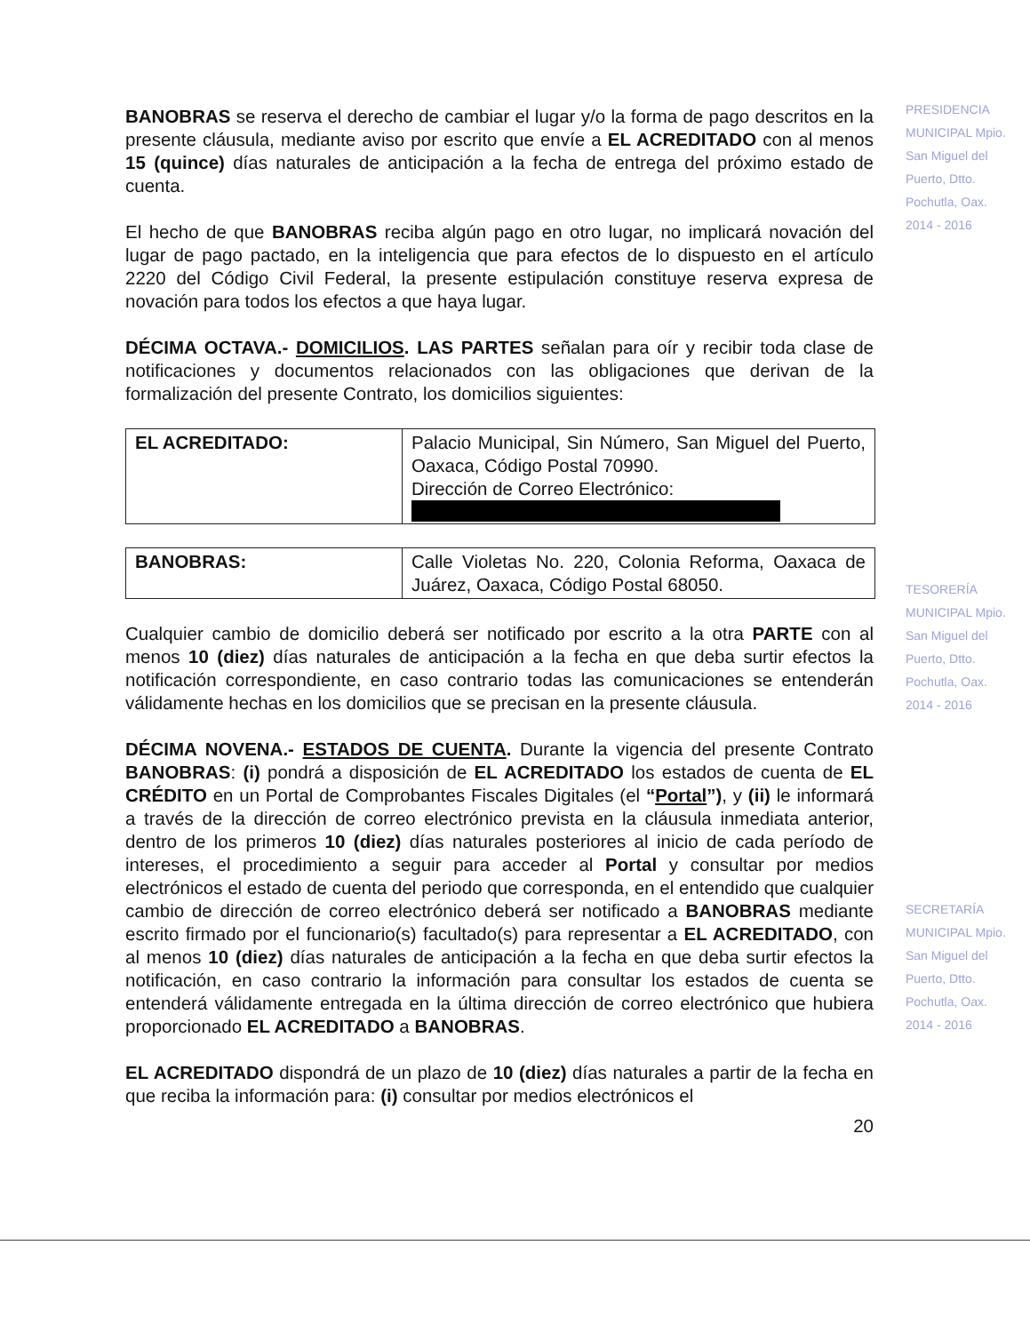BANOBRAS se reserva el derecho de cambiar el lugar y/o la forma de pago descritos en la presente cláusula, mediante aviso por escrito que envíe a EL ACREDITADO con al menos 15 (quince) días naturales de anticipación a la fecha de entrega del próximo estado de cuenta.
El hecho de que BANOBRAS reciba algún pago en otro lugar, no implicará novación del lugar de pago pactado, en la inteligencia que para efectos de lo dispuesto en el artículo 2220 del Código Civil Federal, la presente estipulación constituye reserva expresa de novación para todos los efectos a que haya lugar.
DÉCIMA OCTAVA.- DOMICILIOS. LAS PARTES señalan para oír y recibir toda clase de notificaciones y documentos relacionados con las obligaciones que derivan de la formalización del presente Contrato, los domicilios siguientes:
| EL ACREDITADO: | Palacio Municipal, Sin Número, San Miguel del Puerto, Oaxaca, Código Postal 70990. Dirección de Correo Electrónico: |
| BANOBRAS: | Calle Violetas No. 220, Colonia Reforma, Oaxaca de Juárez, Oaxaca, Código Postal 68050. |
Cualquier cambio de domicilio deberá ser notificado por escrito a la otra PARTE con al menos 10 (diez) días naturales de anticipación a la fecha en que deba surtir efectos la notificación correspondiente, en caso contrario todas las comunicaciones se entenderán válidamente hechas en los domicilios que se precisan en la presente cláusula.
DÉCIMA NOVENA.- ESTADOS DE CUENTA. Durante la vigencia del presente Contrato BANOBRAS: (i) pondrá a disposición de EL ACREDITADO los estados de cuenta de EL CRÉDITO en un Portal de Comprobantes Fiscales Digitales (el “Portal”), y (ii) le informará a través de la dirección de correo electrónico prevista en la cláusula inmediata anterior, dentro de los primeros 10 (diez) días naturales posteriores al inicio de cada período de intereses, el procedimiento a seguir para acceder al Portal y consultar por medios electrónicos el estado de cuenta del periodo que corresponda, en el entendido que cualquier cambio de dirección de correo electrónico deberá ser notificado a BANOBRAS mediante escrito firmado por el funcionario(s) facultado(s) para representar a EL ACREDITADO, con al menos 10 (diez) días naturales de anticipación a la fecha en que deba surtir efectos la notificación, en caso contrario la información para consultar los estados de cuenta se entenderá válidamente entregada en la última dirección de correo electrónico que hubiera proporcionado EL ACREDITADO a BANOBRAS.
EL ACREDITADO dispondrá de un plazo de 10 (diez) días naturales a partir de la fecha en que reciba la información para: (i) consultar por medios electrónicos el
20
PRESIDENCIA MUNICIPAL Mpio. San Miguel del Puerto, Dtto. Pochutla, Oax. 2014 - 2016
TESORERÍA MUNICIPAL Mpio. San Miguel del Puerto, Dtto. Pochutla, Oax. 2014 - 2016
SECRETARÍA MUNICIPAL Mpio. San Miguel del Puerto, Dtto. Pochutla, Oax. 2014 - 2016